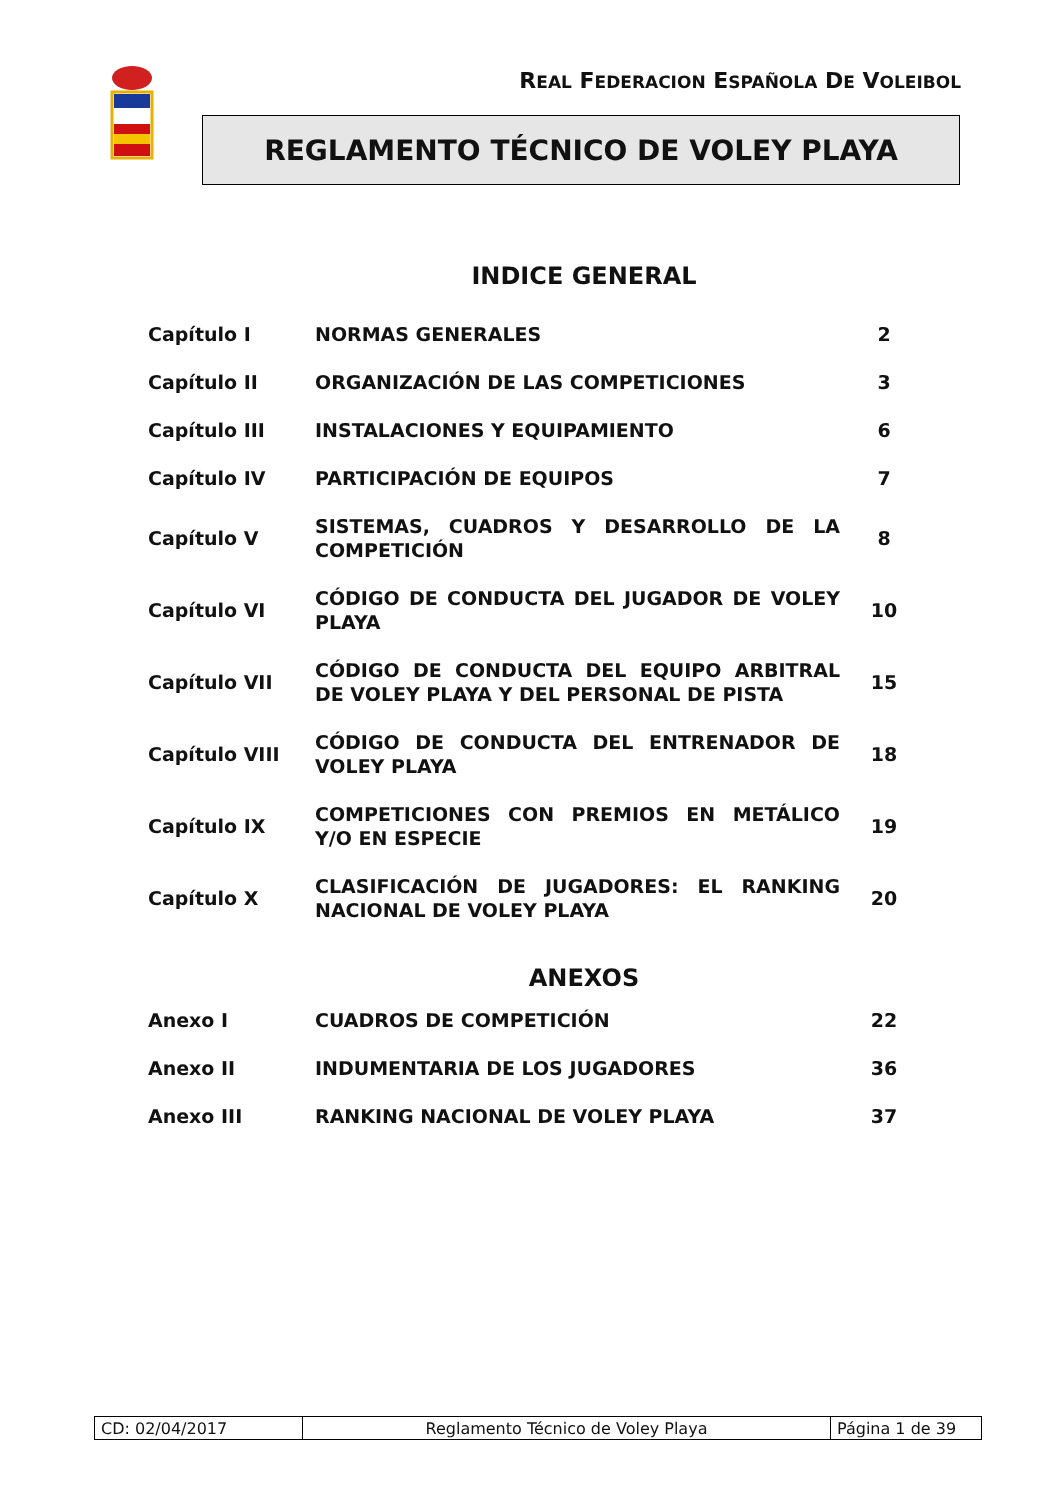REAL FEDERACION ESPAÑOLA DE VOLEIBOL
REGLAMENTO TÉCNICO DE VOLEY PLAYA
INDICE GENERAL
| Capítulo I | NORMAS GENERALES | 2 |
| Capítulo II | ORGANIZACIÓN DE LAS COMPETICIONES | 3 |
| Capítulo III | INSTALACIONES Y EQUIPAMIENTO | 6 |
| Capítulo IV | PARTICIPACIÓN DE EQUIPOS | 7 |
| Capítulo V | SISTEMAS, CUADROS Y DESARROLLO DE LA COMPETICIÓN | 8 |
| Capítulo VI | CÓDIGO DE CONDUCTA DEL JUGADOR DE VOLEY PLAYA | 10 |
| Capítulo VII | CÓDIGO DE CONDUCTA DEL EQUIPO ARBITRAL DE VOLEY PLAYA Y DEL PERSONAL DE PISTA | 15 |
| Capítulo VIII | CÓDIGO DE CONDUCTA DEL ENTRENADOR DE VOLEY PLAYA | 18 |
| Capítulo IX | COMPETICIONES CON PREMIOS EN METÁLICO Y/O EN ESPECIE | 19 |
| Capítulo X | CLASIFICACIÓN DE JUGADORES: EL RANKING NACIONAL DE VOLEY PLAYA | 20 |
ANEXOS
| Anexo I | CUADROS DE COMPETICIÓN | 22 |
| Anexo II | INDUMENTARIA DE LOS JUGADORES | 36 |
| Anexo III | RANKING NACIONAL DE VOLEY PLAYA | 37 |
| CD: 02/04/2017 | Reglamento Técnico de Voley Playa | Página 1 de 39 |